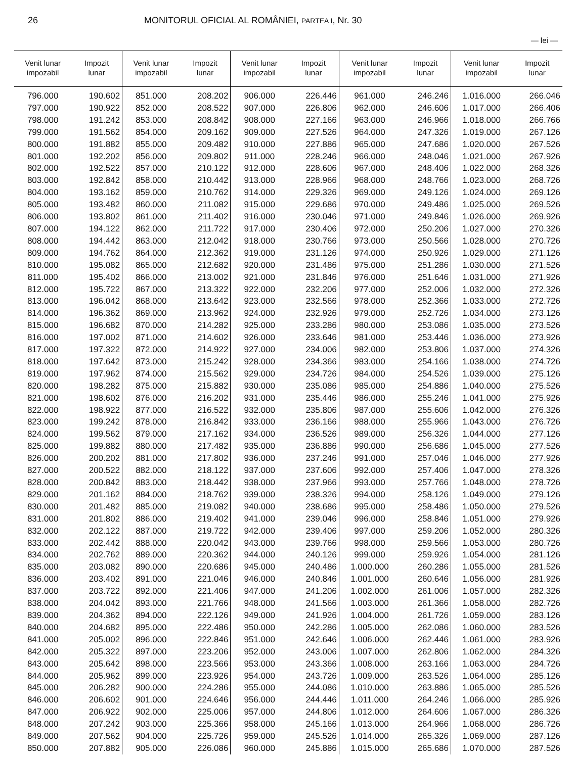26 MONITORUL OFICIAL AL ROMÂNIEI, PARTEA I, Nr. 30
— lei —
| Venit lunar impozabil | Impozit lunar | Venit lunar impozabil | Impozit lunar | Venit lunar impozabil | Impozit lunar | Venit lunar impozabil | Impozit lunar | Venit lunar impozabil | Impozit lunar |
| --- | --- | --- | --- | --- | --- | --- | --- | --- | --- |
| 796.000 | 190.602 | 851.000 | 208.202 | 906.000 | 226.446 | 961.000 | 246.246 | 1.016.000 | 266.046 |
| 797.000 | 190.922 | 852.000 | 208.522 | 907.000 | 226.806 | 962.000 | 246.606 | 1.017.000 | 266.406 |
| 798.000 | 191.242 | 853.000 | 208.842 | 908.000 | 227.166 | 963.000 | 246.966 | 1.018.000 | 266.766 |
| 799.000 | 191.562 | 854.000 | 209.162 | 909.000 | 227.526 | 964.000 | 247.326 | 1.019.000 | 267.126 |
| 800.000 | 191.882 | 855.000 | 209.482 | 910.000 | 227.886 | 965.000 | 247.686 | 1.020.000 | 267.526 |
| 801.000 | 192.202 | 856.000 | 209.802 | 911.000 | 228.246 | 966.000 | 248.046 | 1.021.000 | 267.926 |
| 802.000 | 192.522 | 857.000 | 210.122 | 912.000 | 228.606 | 967.000 | 248.406 | 1.022.000 | 268.326 |
| 803.000 | 192.842 | 858.000 | 210.442 | 913.000 | 228.966 | 968.000 | 248.766 | 1.023.000 | 268.726 |
| 804.000 | 193.162 | 859.000 | 210.762 | 914.000 | 229.326 | 969.000 | 249.126 | 1.024.000 | 269.126 |
| 805.000 | 193.482 | 860.000 | 211.082 | 915.000 | 229.686 | 970.000 | 249.486 | 1.025.000 | 269.526 |
| 806.000 | 193.802 | 861.000 | 211.402 | 916.000 | 230.046 | 971.000 | 249.846 | 1.026.000 | 269.926 |
| 807.000 | 194.122 | 862.000 | 211.722 | 917.000 | 230.406 | 972.000 | 250.206 | 1.027.000 | 270.326 |
| 808.000 | 194.442 | 863.000 | 212.042 | 918.000 | 230.766 | 973.000 | 250.566 | 1.028.000 | 270.726 |
| 809.000 | 194.762 | 864.000 | 212.362 | 919.000 | 231.126 | 974.000 | 250.926 | 1.029.000 | 271.126 |
| 810.000 | 195.082 | 865.000 | 212.682 | 920.000 | 231.486 | 975.000 | 251.286 | 1.030.000 | 271.526 |
| 811.000 | 195.402 | 866.000 | 213.002 | 921.000 | 231.846 | 976.000 | 251.646 | 1.031.000 | 271.926 |
| 812.000 | 195.722 | 867.000 | 213.322 | 922.000 | 232.206 | 977.000 | 252.006 | 1.032.000 | 272.326 |
| 813.000 | 196.042 | 868.000 | 213.642 | 923.000 | 232.566 | 978.000 | 252.366 | 1.033.000 | 272.726 |
| 814.000 | 196.362 | 869.000 | 213.962 | 924.000 | 232.926 | 979.000 | 252.726 | 1.034.000 | 273.126 |
| 815.000 | 196.682 | 870.000 | 214.282 | 925.000 | 233.286 | 980.000 | 253.086 | 1.035.000 | 273.526 |
| 816.000 | 197.002 | 871.000 | 214.602 | 926.000 | 233.646 | 981.000 | 253.446 | 1.036.000 | 273.926 |
| 817.000 | 197.322 | 872.000 | 214.922 | 927.000 | 234.006 | 982.000 | 253.806 | 1.037.000 | 274.326 |
| 818.000 | 197.642 | 873.000 | 215.242 | 928.000 | 234.366 | 983.000 | 254.166 | 1.038.000 | 274.726 |
| 819.000 | 197.962 | 874.000 | 215.562 | 929.000 | 234.726 | 984.000 | 254.526 | 1.039.000 | 275.126 |
| 820.000 | 198.282 | 875.000 | 215.882 | 930.000 | 235.086 | 985.000 | 254.886 | 1.040.000 | 275.526 |
| 821.000 | 198.602 | 876.000 | 216.202 | 931.000 | 235.446 | 986.000 | 255.246 | 1.041.000 | 275.926 |
| 822.000 | 198.922 | 877.000 | 216.522 | 932.000 | 235.806 | 987.000 | 255.606 | 1.042.000 | 276.326 |
| 823.000 | 199.242 | 878.000 | 216.842 | 933.000 | 236.166 | 988.000 | 255.966 | 1.043.000 | 276.726 |
| 824.000 | 199.562 | 879.000 | 217.162 | 934.000 | 236.526 | 989.000 | 256.326 | 1.044.000 | 277.126 |
| 825.000 | 199.882 | 880.000 | 217.482 | 935.000 | 236.886 | 990.000 | 256.686 | 1.045.000 | 277.526 |
| 826.000 | 200.202 | 881.000 | 217.802 | 936.000 | 237.246 | 991.000 | 257.046 | 1.046.000 | 277.926 |
| 827.000 | 200.522 | 882.000 | 218.122 | 937.000 | 237.606 | 992.000 | 257.406 | 1.047.000 | 278.326 |
| 828.000 | 200.842 | 883.000 | 218.442 | 938.000 | 237.966 | 993.000 | 257.766 | 1.048.000 | 278.726 |
| 829.000 | 201.162 | 884.000 | 218.762 | 939.000 | 238.326 | 994.000 | 258.126 | 1.049.000 | 279.126 |
| 830.000 | 201.482 | 885.000 | 219.082 | 940.000 | 238.686 | 995.000 | 258.486 | 1.050.000 | 279.526 |
| 831.000 | 201.802 | 886.000 | 219.402 | 941.000 | 239.046 | 996.000 | 258.846 | 1.051.000 | 279.926 |
| 832.000 | 202.122 | 887.000 | 219.722 | 942.000 | 239.406 | 997.000 | 259.206 | 1.052.000 | 280.326 |
| 833.000 | 202.442 | 888.000 | 220.042 | 943.000 | 239.766 | 998.000 | 259.566 | 1.053.000 | 280.726 |
| 834.000 | 202.762 | 889.000 | 220.362 | 944.000 | 240.126 | 999.000 | 259.926 | 1.054.000 | 281.126 |
| 835.000 | 203.082 | 890.000 | 220.686 | 945.000 | 240.486 | 1.000.000 | 260.286 | 1.055.000 | 281.526 |
| 836.000 | 203.402 | 891.000 | 221.046 | 946.000 | 240.846 | 1.001.000 | 260.646 | 1.056.000 | 281.926 |
| 837.000 | 203.722 | 892.000 | 221.406 | 947.000 | 241.206 | 1.002.000 | 261.006 | 1.057.000 | 282.326 |
| 838.000 | 204.042 | 893.000 | 221.766 | 948.000 | 241.566 | 1.003.000 | 261.366 | 1.058.000 | 282.726 |
| 839.000 | 204.362 | 894.000 | 222.126 | 949.000 | 241.926 | 1.004.000 | 261.726 | 1.059.000 | 283.126 |
| 840.000 | 204.682 | 895.000 | 222.486 | 950.000 | 242.286 | 1.005.000 | 262.086 | 1.060.000 | 283.526 |
| 841.000 | 205.002 | 896.000 | 222.846 | 951.000 | 242.646 | 1.006.000 | 262.446 | 1.061.000 | 283.926 |
| 842.000 | 205.322 | 897.000 | 223.206 | 952.000 | 243.006 | 1.007.000 | 262.806 | 1.062.000 | 284.326 |
| 843.000 | 205.642 | 898.000 | 223.566 | 953.000 | 243.366 | 1.008.000 | 263.166 | 1.063.000 | 284.726 |
| 844.000 | 205.962 | 899.000 | 223.926 | 954.000 | 243.726 | 1.009.000 | 263.526 | 1.064.000 | 285.126 |
| 845.000 | 206.282 | 900.000 | 224.286 | 955.000 | 244.086 | 1.010.000 | 263.886 | 1.065.000 | 285.526 |
| 846.000 | 206.602 | 901.000 | 224.646 | 956.000 | 244.446 | 1.011.000 | 264.246 | 1.066.000 | 285.926 |
| 847.000 | 206.922 | 902.000 | 225.006 | 957.000 | 244.806 | 1.012.000 | 264.606 | 1.067.000 | 286.326 |
| 848.000 | 207.242 | 903.000 | 225.366 | 958.000 | 245.166 | 1.013.000 | 264.966 | 1.068.000 | 286.726 |
| 849.000 | 207.562 | 904.000 | 225.726 | 959.000 | 245.526 | 1.014.000 | 265.326 | 1.069.000 | 287.126 |
| 850.000 | 207.882 | 905.000 | 226.086 | 960.000 | 245.886 | 1.015.000 | 265.686 | 1.070.000 | 287.526 |